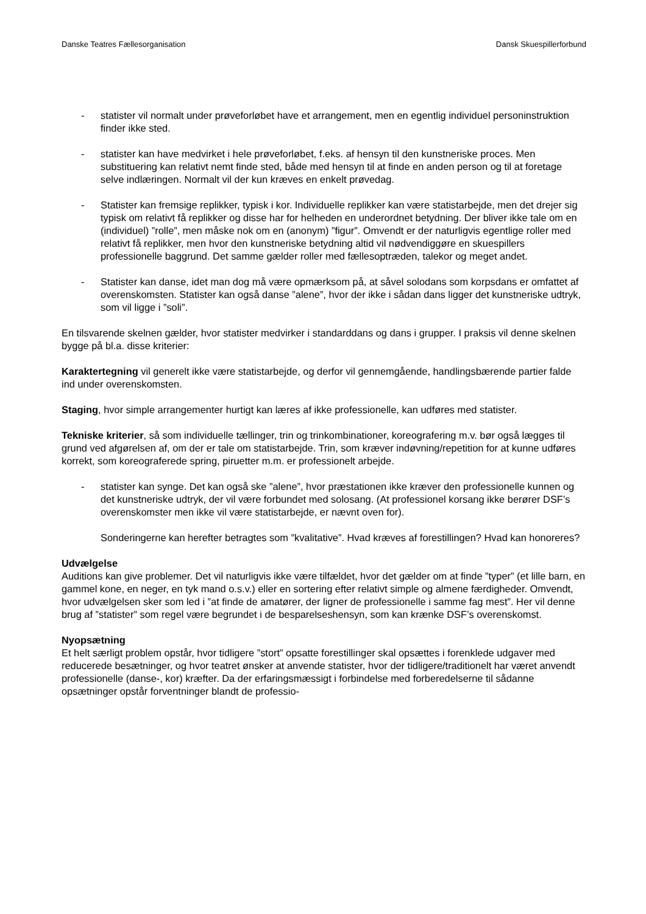Danske Teatres Fællesorganisation Dansk Skuespillerforbund
- statister vil normalt under prøveforløbet have et arrangement, men en egentlig individuel personinstruktion finder ikke sted.
- statister kan have medvirket i hele prøveforløbet, f.eks. af hensyn til den kunstneriske proces. Men substituering kan relativt nemt finde sted, både med hensyn til at finde en anden person og til at foretage selve indlæringen. Normalt vil der kun kræves en enkelt prøvedag.
- Statister kan fremsige replikker, typisk i kor. Individuelle replikker kan være statistarbejde, men det drejer sig typisk om relativt få replikker og disse har for helheden en underordnet betydning. Der bliver ikke tale om en (individuel) ”rolle”, men måske nok om en (anonym) ”figur”. Omvendt er der naturligvis egentlige roller med relativt få replikker, men hvor den kunstneriske betydning altid vil nødvendiggøre en skuespillers professionelle baggrund. Det samme gælder roller med fællesoptræden, talekor og meget andet.
- Statister kan danse, idet man dog må være opmærksom på, at såvel solodans som korpsdans er omfattet af overenskomsten. Statister kan også danse ”alene”, hvor der ikke i sådan dans ligger det kunstneriske udtryk, som vil ligge i ”soli”.
En tilsvarende skelnen gælder, hvor statister medvirker i standarddans og dans i grupper. I praksis vil denne skelnen bygge på bl.a. disse kriterier:
Karaktertegning vil generelt ikke være statistarbejde, og derfor vil gennemgående, handlingsbærende partier falde ind under overenskomsten.
Staging, hvor simple arrangementer hurtigt kan læres af ikke professionelle, kan udføres med statister.
Tekniske kriterier, så som individuelle tællinger, trin og trinkombinationer, koreografering m.v. bør også lægges til grund ved afgørelsen af, om der er tale om statistarbejde. Trin, som kræver indøvning/repetition for at kunne udføres korrekt, som koreograferede spring, piruetter m.m. er professionelt arbejde.
- statister kan synge. Det kan også ske ”alene”, hvor præstationen ikke kræver den professionelle kunnen og det kunstneriske udtryk, der vil være forbundet med solosang. (At professionel korsang ikke berører DSF’s overenskomster men ikke vil være statistarbejde, er nævnt oven for).
Sonderingerne kan herefter betragtes som ”kvalitative”. Hvad kræves af forestillingen? Hvad kan honoreres?
Udvælgelse
Auditions kan give problemer. Det vil naturligvis ikke være tilfældet, hvor det gælder om at finde ”typer” (et lille barn, en gammel kone, en neger, en tyk mand o.s.v.) eller en sortering efter relativt simple og almene færdigheder. Omvendt, hvor udvælgelsen sker som led i ”at finde de amatører, der ligner de professionelle i samme fag mest”. Her vil denne brug af ”statister” som regel være begrundet i de besparelseshensyn, som kan krænke DSF’s overenskomst.
Nyopsætning
Et helt særligt problem opstår, hvor tidligere ”stort” opsatte forestillinger skal opsættes i forenklede udgaver med reducerede besætninger, og hvor teatret ønsker at anvende statister, hvor der tidligere/traditionelt har været anvendt professionelle (danse-, kor) kræfter. Da der erfaringsmæssigt i forbindelse med forberedelserne til sådanne opsætninger opstår forventninger blandt de professio-